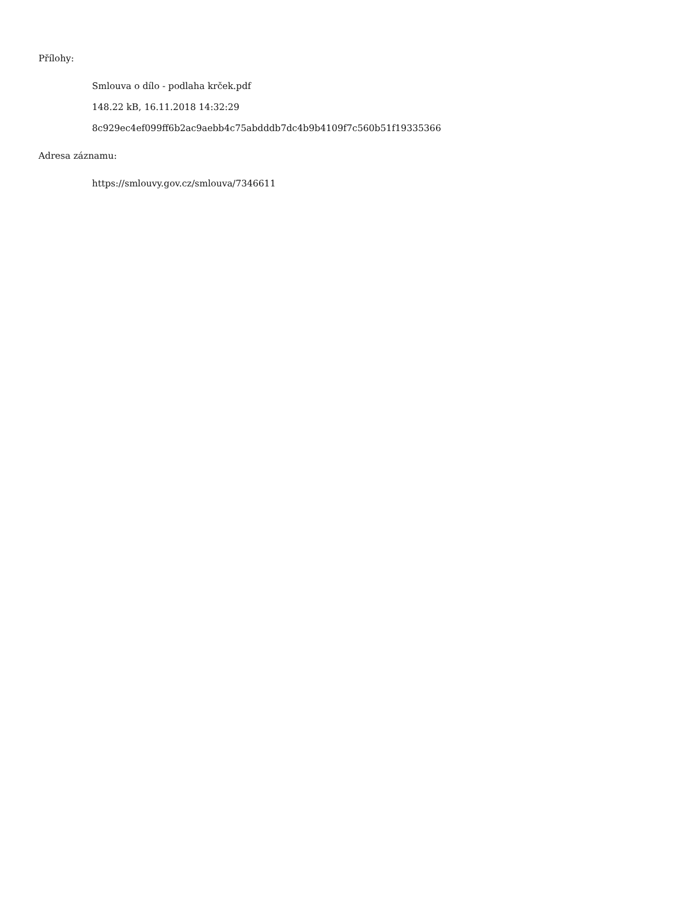Přílohy:
Smlouva o dílo - podlaha krček.pdf
148.22 kB, 16.11.2018 14:32:29
8c929ec4ef099ff6b2ac9aebb4c75abdddb7dc4b9b4109f7c560b51f19335366
Adresa záznamu:
https://smlouvy.gov.cz/smlouva/7346611